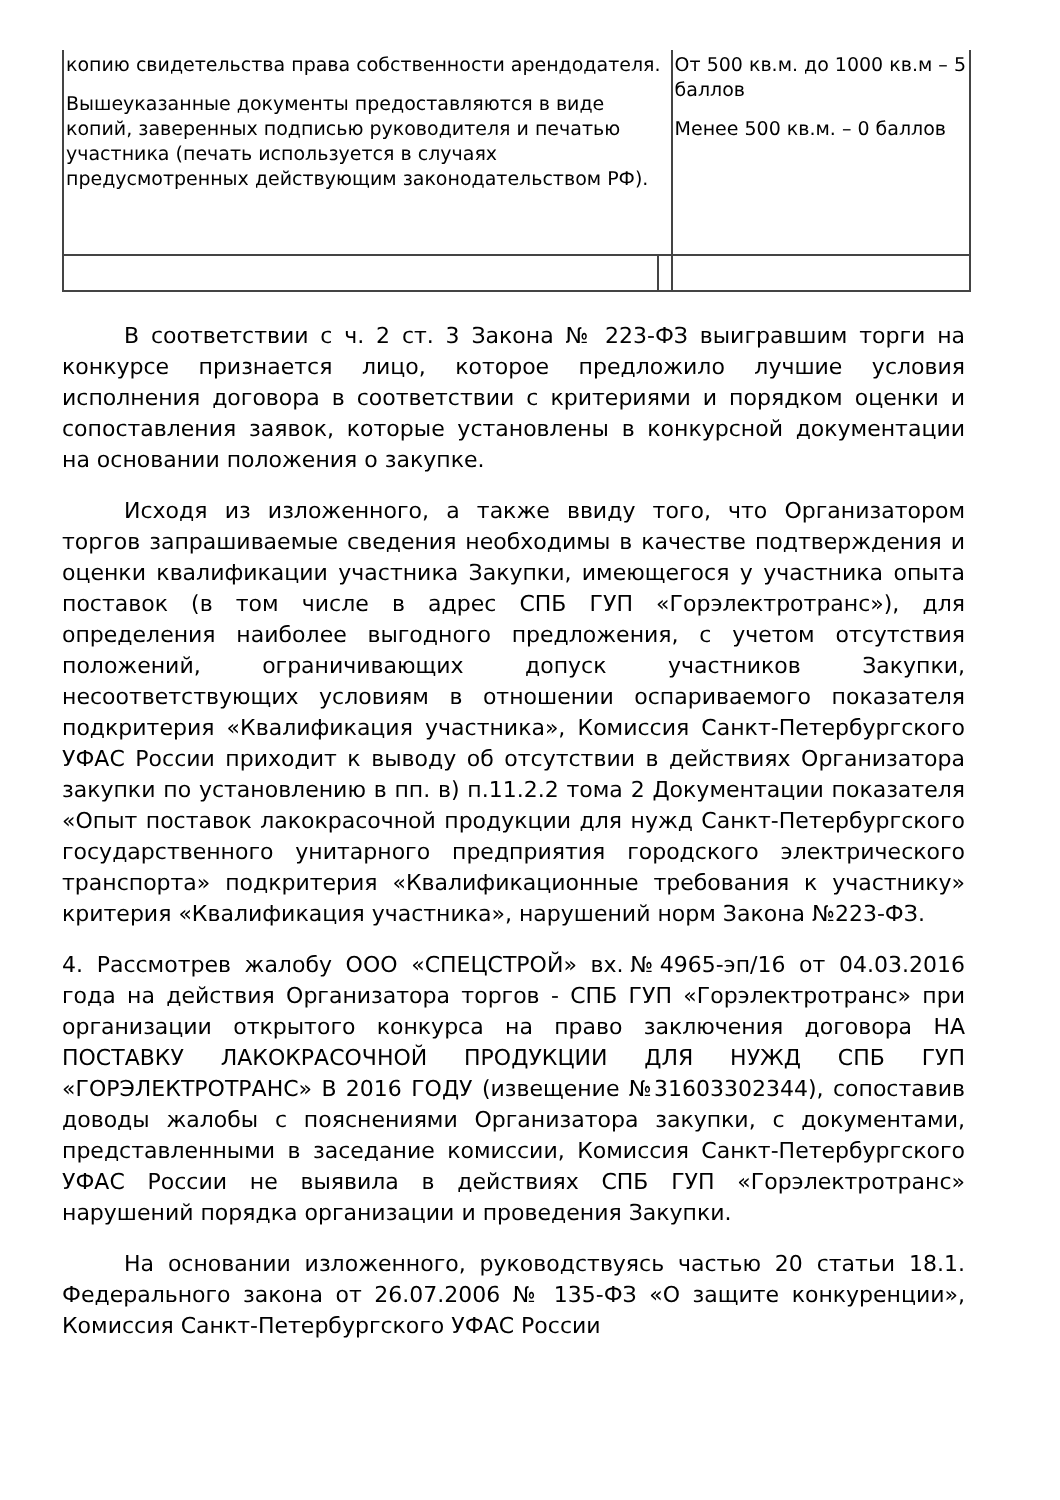| копию свидетельства права собственности арендодателя. Вышеуказанные документы предоставляются в виде копий, заверенных подписью руководителя и печатью участника (печать используется в случаях предусмотренных действующим законодательством РФ). | | От 500 кв.м. до 1000 кв.м – 5 баллов Менее 500 кв.м. – 0 баллов |
В соответствии с ч. 2 ст. 3 Закона № 223-ФЗ выигравшим торги на конкурсе признается лицо, которое предложило лучшие условия исполнения договора в соответствии с критериями и порядком оценки и сопоставления заявок, которые установлены в конкурсной документации на основании положения о закупке.
Исходя из изложенного, а также ввиду того, что Организатором торгов запрашиваемые сведения необходимы в качестве подтверждения и оценки квалификации участника Закупки, имеющегося у участника опыта поставок (в том числе в адрес СПБ ГУП «Горэлектротранс»), для определения наиболее выгодного предложения, с учетом отсутствия положений, ограничивающих допуск участников Закупки, несоответствующих условиям в отношении оспариваемого показателя подкритерия «Квалификация участника», Комиссия Санкт-Петербургского УФАС России приходит к выводу об отсутствии в действиях Организатора закупки по установлению в пп. в) п.11.2.2 тома 2 Документации показателя «Опыт поставок лакокрасочной продукции для нужд Санкт-Петербургского государственного унитарного предприятия городского электрического транспорта» подкритерия «Квалификационные требования к участнику» критерия «Квалификация участника», нарушений норм Закона №223-ФЗ.
4. Рассмотрев жалобу ООО «СПЕЦСТРОЙ» вх.№4965-эп/16 от 04.03.2016 года на действия Организатора торгов - СПБ ГУП «Горэлектротранс» при организации открытого конкурса на право заключения договора НА ПОСТАВКУ ЛАКОКРАСОЧНОЙ ПРОДУКЦИИ ДЛЯ НУЖД СПБ ГУП «ГОРЭЛЕКТРОТРАНС» В 2016 ГОДУ (извещение №31603302344), сопоставив доводы жалобы с пояснениями Организатора закупки, с документами, представленными в заседание комиссии, Комиссия Санкт-Петербургского УФАС России не выявила в действиях СПБ ГУП «Горэлектротранс» нарушений порядка организации и проведения Закупки.
На основании изложенного, руководствуясь частью 20 статьи 18.1. Федерального закона от 26.07.2006 № 135-ФЗ «О защите конкуренции», Комиссия Санкт-Петербургского УФАС России